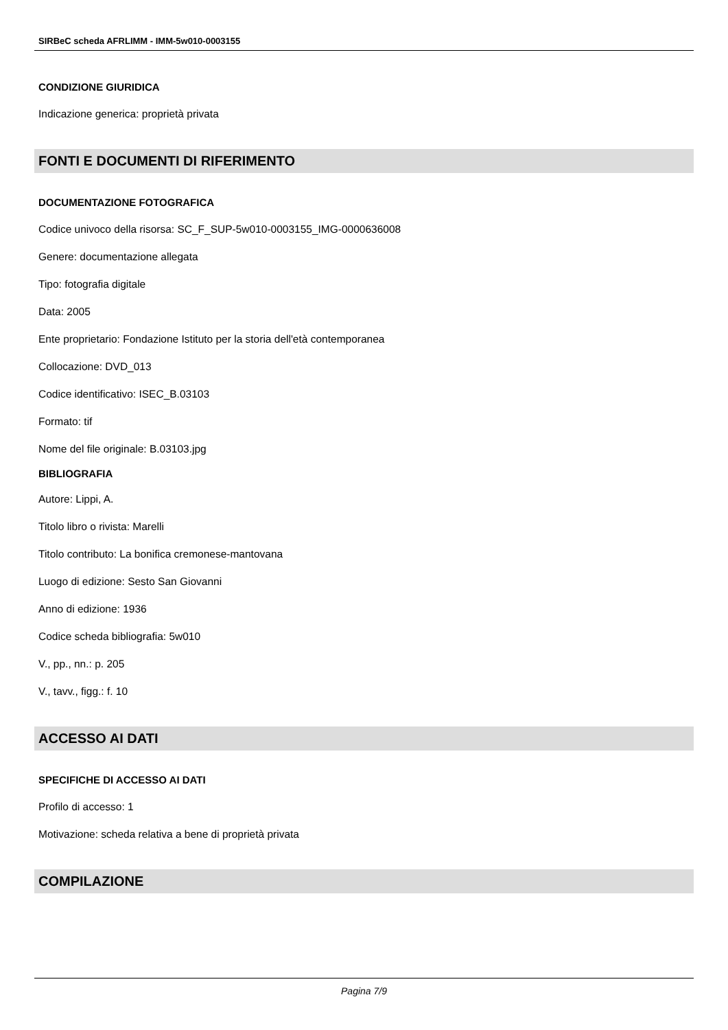SIRBeC scheda AFRLIMM - IMM-5w010-0003155
CONDIZIONE GIURIDICA
Indicazione generica: proprietà privata
FONTI E DOCUMENTI DI RIFERIMENTO
DOCUMENTAZIONE FOTOGRAFICA
Codice univoco della risorsa: SC_F_SUP-5w010-0003155_IMG-0000636008
Genere: documentazione allegata
Tipo: fotografia digitale
Data: 2005
Ente proprietario: Fondazione Istituto per la storia dell'età contemporanea
Collocazione: DVD_013
Codice identificativo: ISEC_B.03103
Formato: tif
Nome del file originale: B.03103.jpg
BIBLIOGRAFIA
Autore: Lippi, A.
Titolo libro o rivista: Marelli
Titolo contributo: La bonifica cremonese-mantovana
Luogo di edizione: Sesto San Giovanni
Anno di edizione: 1936
Codice scheda bibliografia: 5w010
V., pp., nn.: p. 205
V., tavv., figg.: f. 10
ACCESSO AI DATI
SPECIFICHE DI ACCESSO AI DATI
Profilo di accesso: 1
Motivazione: scheda relativa a bene di proprietà privata
COMPILAZIONE
Pagina 7/9